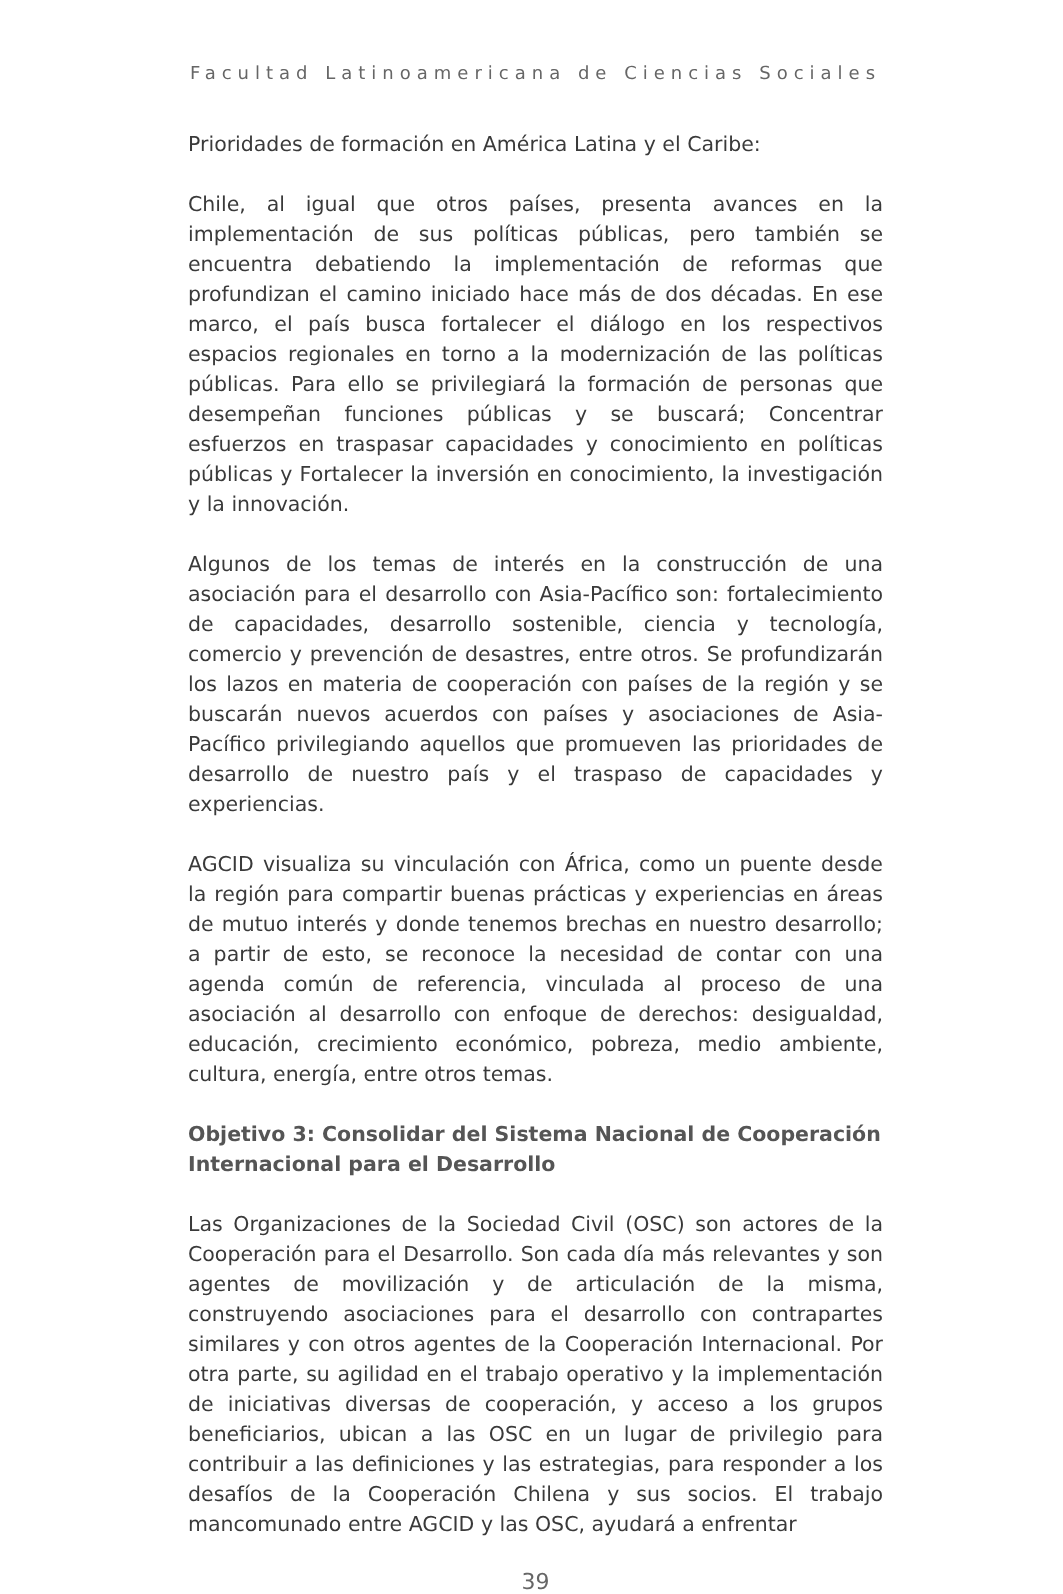Facultad Latinoamericana de Ciencias Sociales
Prioridades de formación en América Latina y el Caribe:
Chile, al igual que otros países, presenta avances en la implementación de sus políticas públicas, pero también se encuentra debatiendo la implementación de reformas que profundizan el camino iniciado hace más de dos décadas. En ese marco, el país busca fortalecer el diálogo en los respectivos espacios regionales en torno a la modernización de las políticas públicas. Para ello se privilegiará la formación de personas que desempeñan funciones públicas y se buscará; Concentrar esfuerzos en traspasar capacidades y conocimiento en políticas públicas y Fortalecer la inversión en conocimiento, la investigación y la innovación.
Algunos de los temas de interés en la construcción de una asociación para el desarrollo con Asia-Pacífico son: fortalecimiento de capacidades, desarrollo sostenible, ciencia y tecnología, comercio y prevención de desastres, entre otros. Se profundizarán los lazos en materia de cooperación con países de la región y se buscarán nuevos acuerdos con países y asociaciones de Asia-Pacífico privilegiando aquellos que promueven las prioridades de desarrollo de nuestro país y el traspaso de capacidades y experiencias.
AGCID visualiza su vinculación con África, como un puente desde la región para compartir buenas prácticas y experiencias en áreas de mutuo interés y donde tenemos brechas en nuestro desarrollo; a partir de esto, se reconoce la necesidad de contar con una agenda común de referencia, vinculada al proceso de una asociación al desarrollo con enfoque de derechos: desigualdad, educación, crecimiento económico, pobreza, medio ambiente, cultura, energía, entre otros temas.
Objetivo 3: Consolidar del Sistema Nacional de Cooperación Internacional para el Desarrollo
Las Organizaciones de la Sociedad Civil (OSC) son actores de la Cooperación para el Desarrollo. Son cada día más relevantes y son agentes de movilización y de articulación de la misma, construyendo asociaciones para el desarrollo con contrapartes similares y con otros agentes de la Cooperación Internacional. Por otra parte, su agilidad en el trabajo operativo y la implementación de iniciativas diversas de cooperación, y acceso a los grupos beneficiarios, ubican a las OSC en un lugar de privilegio para contribuir a las definiciones y las estrategias, para responder a los desafíos de la Cooperación Chilena y sus socios. El trabajo mancomunado entre AGCID y las OSC, ayudará a enfrentar
39